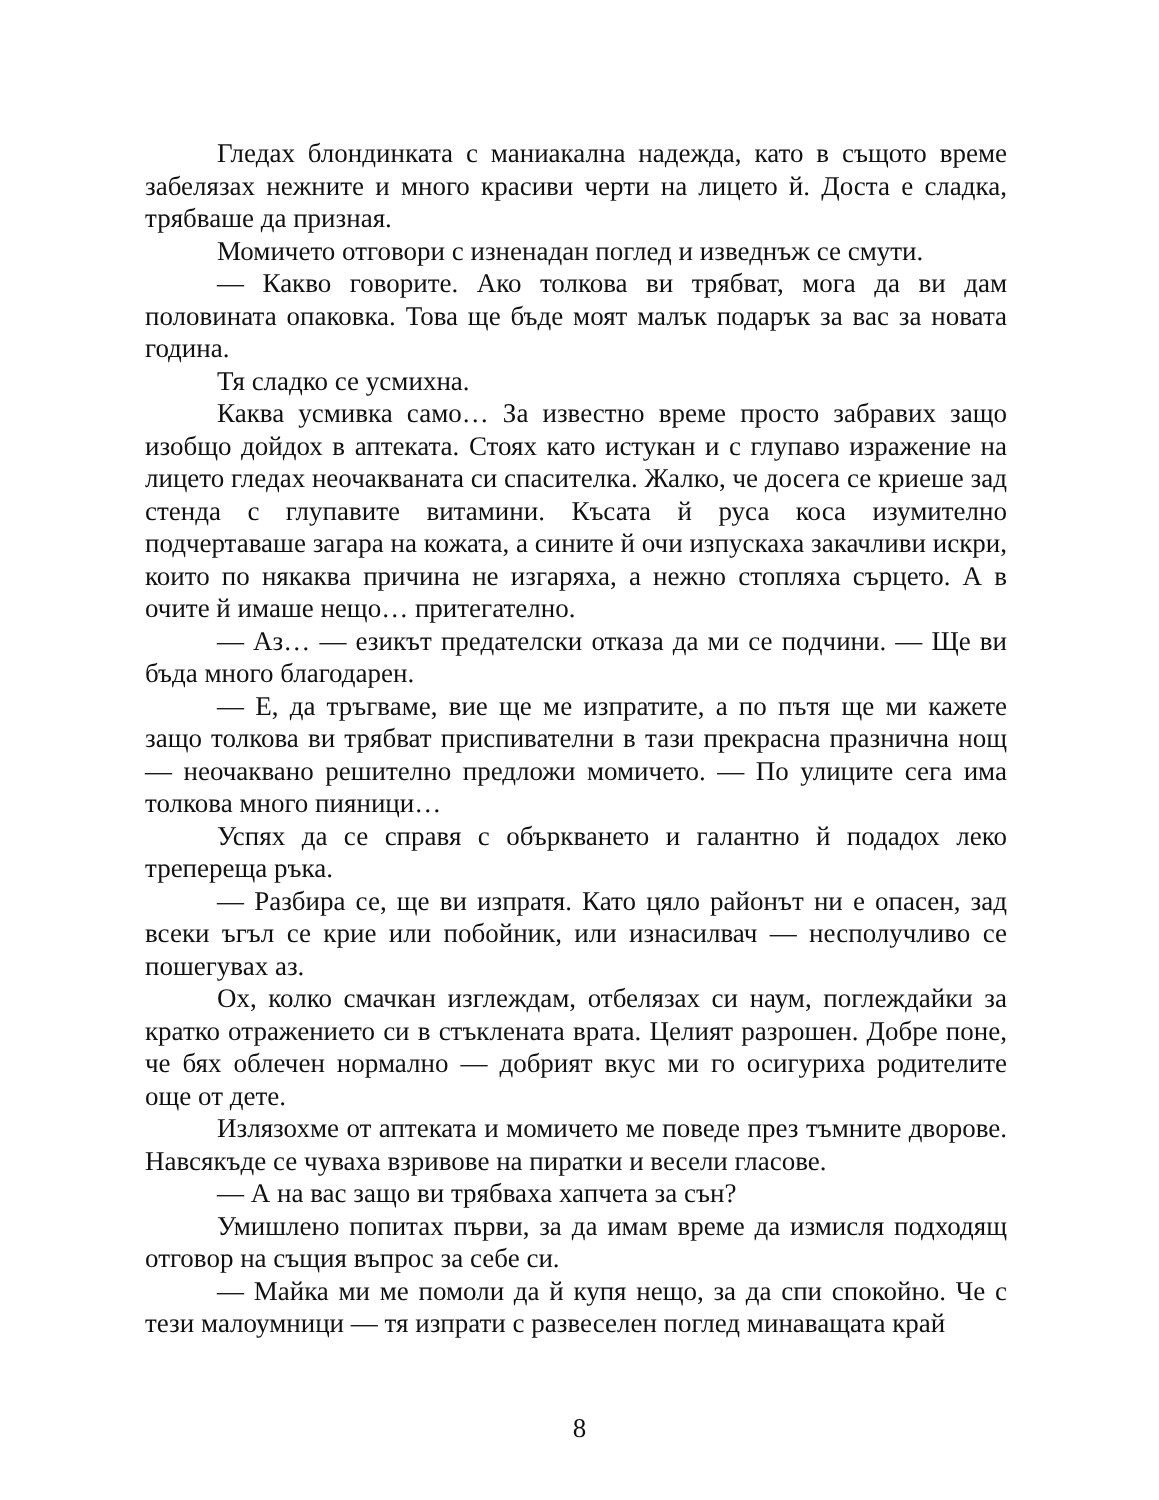Гледах блондинката с маниакална надежда, като в същото време забелязах нежните и много красиви черти на лицето й. Доста е сладка, трябваше да призная.
Момичето отговори с изненадан поглед и изведнъж се смути.
— Какво говорите. Ако толкова ви трябват, мога да ви дам половината опаковка. Това ще бъде моят малък подарък за вас за новата година.
Тя сладко се усмихна.
Каква усмивка само… За известно време просто забравих защо изобщо дойдох в аптеката. Стоях като истукан и с глупаво изражение на лицето гледах неочакваната си спасителка. Жалко, че досега се криеше зад стенда с глупавите витамини. Късата й руса коса изумително подчертаваше загара на кожата, а сините й очи изпускаха закачливи искри, които по някаква причина не изгаряха, а нежно стопляха сърцето. А в очите й имаше нещо… притегателно.
— Аз… — езикът предателски отказа да ми се подчини. — Ще ви бъда много благодарен.
— Е, да тръгваме, вие ще ме изпратите, а по пътя ще ми кажете защо толкова ви трябват приспивателни в тази прекрасна празнична нощ — неочаквано решително предложи момичето. — По улиците сега има толкова много пияници…
Успях да се справя с объркването и галантно й подадох леко трепереща ръка.
— Разбира се, ще ви изпратя. Като цяло районът ни е опасен, зад всеки ъгъл се крие или побойник, или изнасилвач — несполучливо се пошегувах аз.
Ох, колко смачкан изглеждам, отбелязах си наум, поглеждайки за кратко отражението си в стъклената врата. Целият разрошен. Добре поне, че бях облечен нормално — добрият вкус ми го осигуриха родителите още от дете.
Излязохме от аптеката и момичето ме поведе през тъмните дворове. Навсякъде се чуваха взривове на пиратки и весели гласове.
— А на вас защо ви трябваха хапчета за сън?
Умишлено попитах първи, за да имам време да измисля подходящ отговор на същия въпрос за себе си.
— Майка ми ме помоли да й купя нещо, за да спи спокойно. Че с тези малоумници — тя изпрати с развеселен поглед минаващата край
8